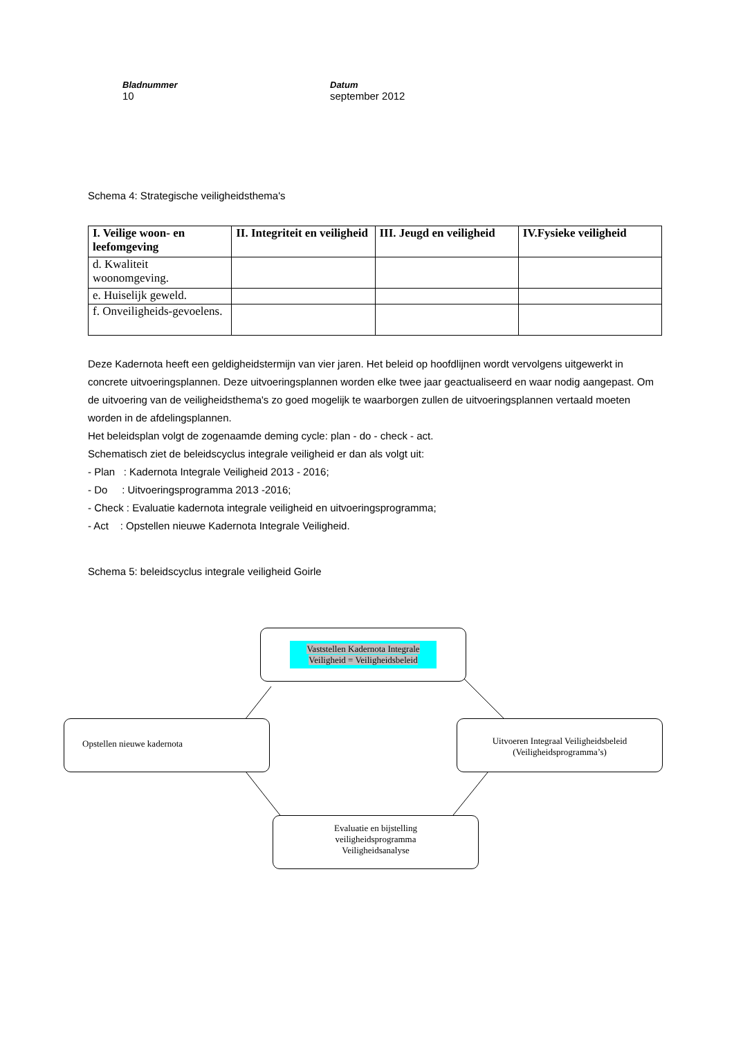Bladnummer
10
Datum
september 2012
Schema 4: Strategische veiligheidsthema's
| I. Veilige woon- en leefomgeving | II. Integriteit en veiligheid | III. Jeugd en veiligheid | IV.Fysieke veiligheid |
| --- | --- | --- | --- |
| d. Kwaliteit woonomgeving. | | | |
| e. Huiselijk geweld. | | | |
| f. Onveiligheids-gevoelens. | | | |
Deze Kadernota heeft een geldigheidstermijn van vier jaren. Het beleid op hoofdlijnen wordt vervolgens uitgewerkt in concrete uitvoeringsplannen. Deze uitvoeringsplannen worden elke twee jaar geactualiseerd en waar nodig aangepast. Om de uitvoering van de veiligheidsthema's zo goed mogelijk te waarborgen zullen de uitvoeringsplannen vertaald moeten worden in de afdelingsplannen.
Het beleidsplan volgt de zogenaamde deming cycle: plan - do - check - act.
Schematisch ziet de beleidscyclus integrale veiligheid er dan als volgt uit:
- Plan : Kadernota Integrale Veiligheid 2013 - 2016;
- Do : Uitvoeringsprogramma 2013 -2016;
- Check : Evaluatie kadernota integrale veiligheid en uitvoeringsprogramma;
- Act : Opstellen nieuwe Kadernota Integrale Veiligheid.
Schema 5: beleidscyclus integrale veiligheid Goirle
Vaststellen Kadernota Integrale
Veiligheid = Veiligheidsbeleid
Opstellen nieuwe kadernota
Uitvoeren Integraal Veiligheidsbeleid
(Veiligheidsprogramma’s)
Evaluatie en bijstelling
veiligheidsprogramma
Veiligheidsanalyse